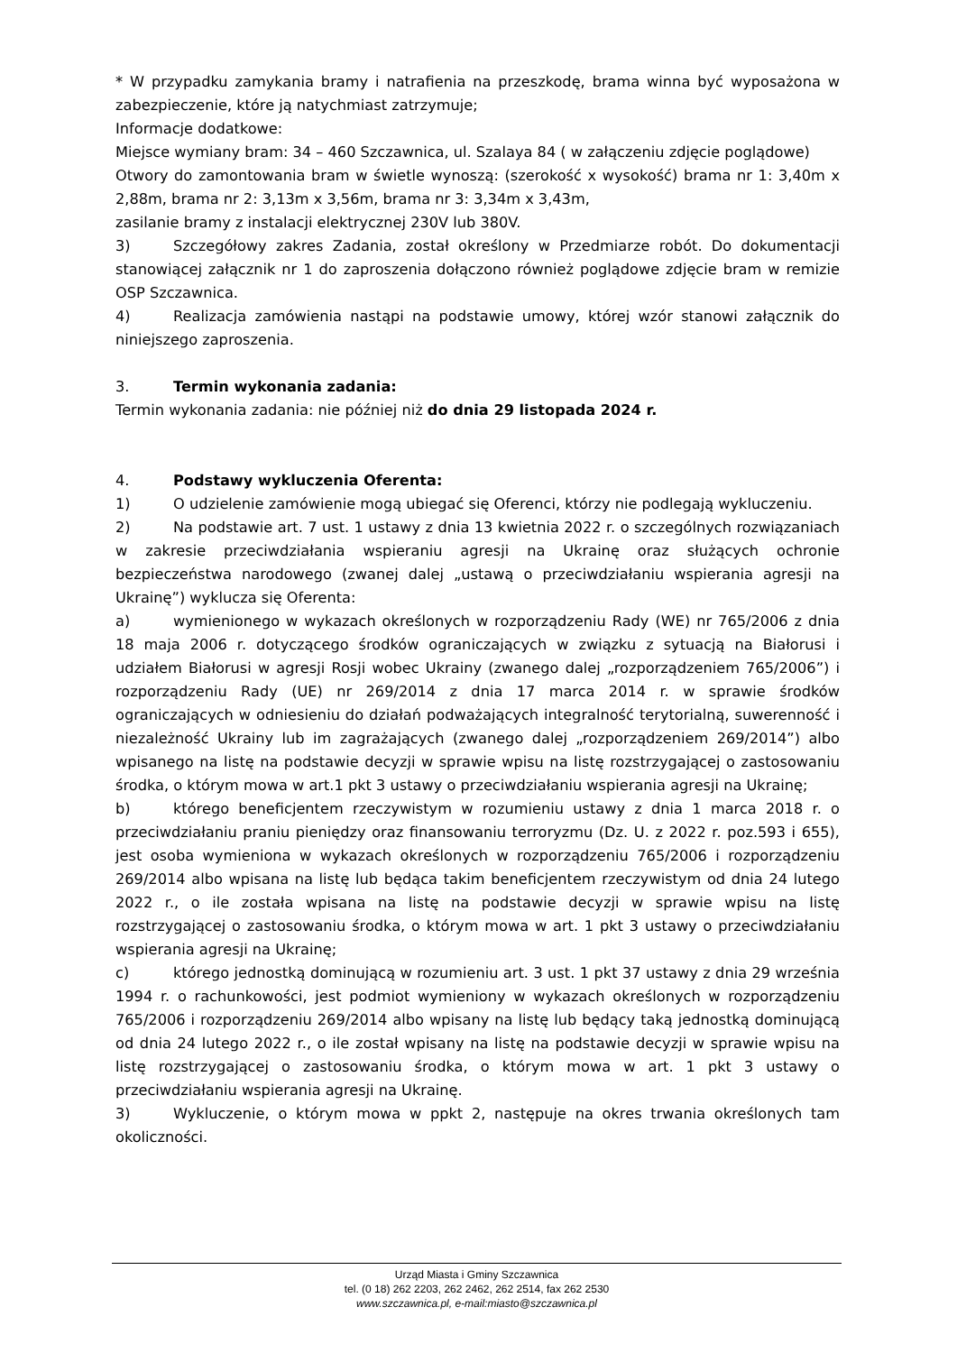* W przypadku zamykania bramy i natrafienia na przeszkodę, brama winna być wyposażona w zabezpieczenie, które ją natychmiast zatrzymuje;
Informacje dodatkowe:
Miejsce wymiany bram: 34 – 460 Szczawnica, ul. Szalaya 84 ( w załączeniu zdjęcie poglądowe)
Otwory do zamontowania bram w świetle wynoszą: (szerokość x wysokość) brama nr 1: 3,40m x 2,88m, brama nr 2: 3,13m x 3,56m, brama nr 3: 3,34m x 3,43m,
zasilanie bramy z instalacji elektrycznej 230V lub 380V.
3) Szczegółowy zakres Zadania, został określony w Przedmiarze robót. Do dokumentacji stanowiącej załącznik nr 1 do zaproszenia dołączono również poglądowe zdjęcie bram w remizie OSP Szczawnica.
4) Realizacja zamówienia nastąpi na podstawie umowy, której wzór stanowi załącznik do niniejszego zaproszenia.
3. Termin wykonania zadania:
Termin wykonania zadania: nie później niż do dnia 29 listopada 2024 r.
4. Podstawy wykluczenia Oferenta:
1) O udzielenie zamówienie mogą ubiegać się Oferenci, którzy nie podlegają wykluczeniu.
2) Na podstawie art. 7 ust. 1 ustawy z dnia 13 kwietnia 2022 r. o szczególnych rozwiązaniach w zakresie przeciwdziałania wspieraniu agresji na Ukrainę oraz służących ochronie bezpieczeństwa narodowego (zwanej dalej „ustawą o przeciwdziałaniu wspierania agresji na Ukrainę”) wyklucza się Oferenta:
a) wymienionego w wykazach określonych w rozporządzeniu Rady (WE) nr 765/2006 z dnia 18 maja 2006 r. dotyczącego środków ograniczających w związku z sytuacją na Białorusi i udziałem Białorusi w agresji Rosji wobec Ukrainy (zwanego dalej „rozporządzeniem 765/2006”) i rozporządzeniu Rady (UE) nr 269/2014 z dnia 17 marca 2014 r. w sprawie środków ograniczających w odniesieniu do działań podważających integralność terytorialną, suwerenność i niezależność Ukrainy lub im zagrażających (zwanego dalej „rozporządzeniem 269/2014”) albo wpisanego na listę na podstawie decyzji w sprawie wpisu na listę rozstrzygającej o zastosowaniu środka, o którym mowa w art.1 pkt 3 ustawy o przeciwdziałaniu wspierania agresji na Ukrainę;
b) którego beneficjentem rzeczywistym w rozumieniu ustawy z dnia 1 marca 2018 r. o przeciwdziałaniu praniu pieniędzy oraz finansowaniu terroryzmu (Dz. U. z 2022 r. poz.593 i 655), jest osoba wymieniona w wykazach określonych w rozporządzeniu 765/2006 i rozporządzeniu 269/2014 albo wpisana na listę lub będąca takim beneficjentem rzeczywistym od dnia 24 lutego 2022 r., o ile została wpisana na listę na podstawie decyzji w sprawie wpisu na listę rozstrzygającej o zastosowaniu środka, o którym mowa w art. 1 pkt 3 ustawy o przeciwdziałaniu wspierania agresji na Ukrainę;
c) którego jednostką dominującą w rozumieniu art. 3 ust. 1 pkt 37 ustawy z dnia 29 września 1994 r. o rachunkowości, jest podmiot wymieniony w wykazach określonych w rozporządzeniu 765/2006 i rozporządzeniu 269/2014 albo wpisany na listę lub będący taką jednostką dominującą od dnia 24 lutego 2022 r., o ile został wpisany na listę na podstawie decyzji w sprawie wpisu na listę rozstrzygającej o zastosowaniu środka, o którym mowa w art. 1 pkt 3 ustawy o przeciwdziałaniu wspierania agresji na Ukrainę.
3) Wykluczenie, o którym mowa w ppkt 2, następuje na okres trwania określonych tam okoliczności.
Urząd Miasta i Gminy Szczawnica
tel. (0 18) 262 2203, 262 2462, 262 2514, fax 262 2530
www.szczawnica.pl, e-mail:miasto@szczawnica.pl